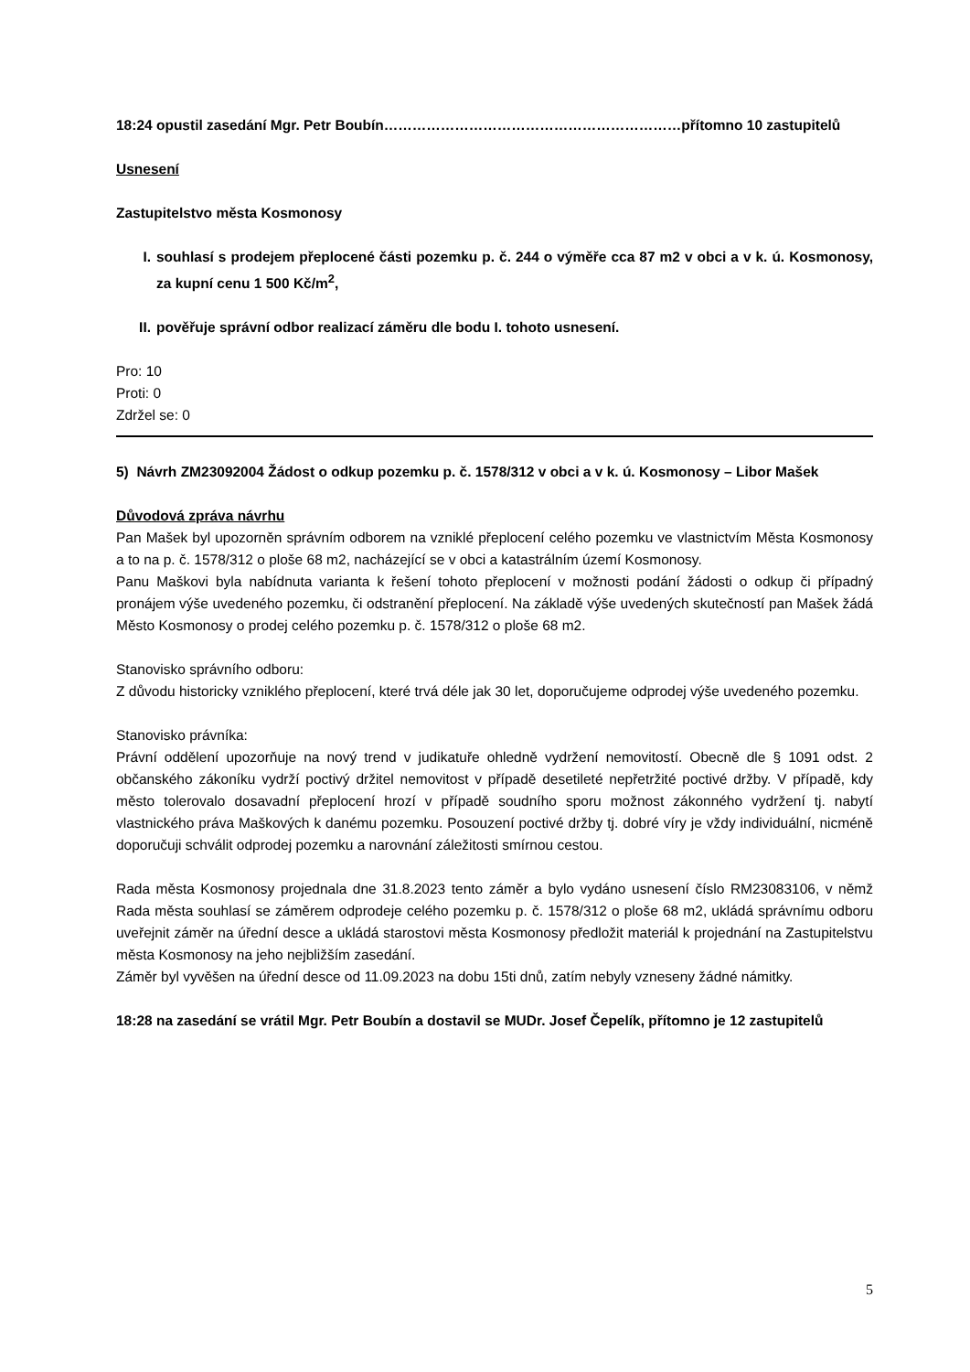18:24 opustil zasedání Mgr. Petr Boubín………………………………………………………přítomno 10 zastupitelů
Usnesení
Zastupitelstvo města Kosmonosy
I. souhlasí s prodejem přeplocené části pozemku p. č. 244 o výměře cca 87 m2 v obci a v k. ú. Kosmonosy, za kupní cenu 1 500 Kč/m<sup>2</sup>,
II. pověřuje správní odbor realizací záměru dle bodu I. tohoto usnesení.
Pro: 10
Proti: 0
Zdržel se: 0
5) Návrh ZM23092004 Žádost o odkup pozemku p. č. 1578/312 v obci a v k. ú. Kosmonosy – Libor Mašek
Důvodová zpráva návrhu
Pan Mašek byl upozorněn správním odborem na vzniklé přeplocení celého pozemku ve vlastnictvím Města Kosmonosy a to na p. č. 1578/312 o ploše 68 m2, nacházející se v obci a katastrálním území Kosmonosy.
Panu Maškovi byla nabídnuta varianta k řešení tohoto přeplocení v možnosti podání žádosti o odkup či případný pronájem výše uvedeného pozemku, či odstranění přeplocení. Na základě výše uvedených skutečností pan Mašek žádá Město Kosmonosy o prodej celého pozemku p. č. 1578/312 o ploše 68 m2.
Stanovisko správního odboru:
Z důvodu historicky vzniklého přeplocení, které trvá déle jak 30 let, doporučujeme odprodej výše uvedeného pozemku.
Stanovisko právníka:
Právní oddělení upozorňuje na nový trend v judikatuře ohledně vydržení nemovitostí. Obecně dle § 1091 odst. 2 občanského zákoníku vydrží poctivý držitel nemovitost v případě desetileté nepřetržité poctivé držby. V případě, kdy město tolerovalo dosavadní přeplocení hrozí v případě soudního sporu možnost zákonného vydržení tj. nabytí vlastnického práva Maškových k danému pozemku. Posouzení poctivé držby tj. dobré víry je vždy individuální, nicméně doporučuji schválit odprodej pozemku a narovnání záležitosti smírnou cestou.
Rada města Kosmonosy projednala dne 31.8.2023 tento záměr a bylo vydáno usnesení číslo RM23083106, v němž Rada města souhlasí se záměrem odprodeje celého pozemku p. č. 1578/312 o ploše 68 m2, ukládá správnímu odboru uveřejnit záměr na úřední desce a ukládá starostovi města Kosmonosy předložit materiál k projednání na Zastupitelstvu města Kosmonosy na jeho nejbližším zasedání.
Záměr byl vyvěšen na úřední desce od 11.09.2023 na dobu 15ti dnů, zatím nebyly vzneseny žádné námitky.
18:28 na zasedání se vrátil Mgr. Petr Boubín a dostavil se MUDr. Josef Čepelík, přítomno je 12 zastupitelů
5